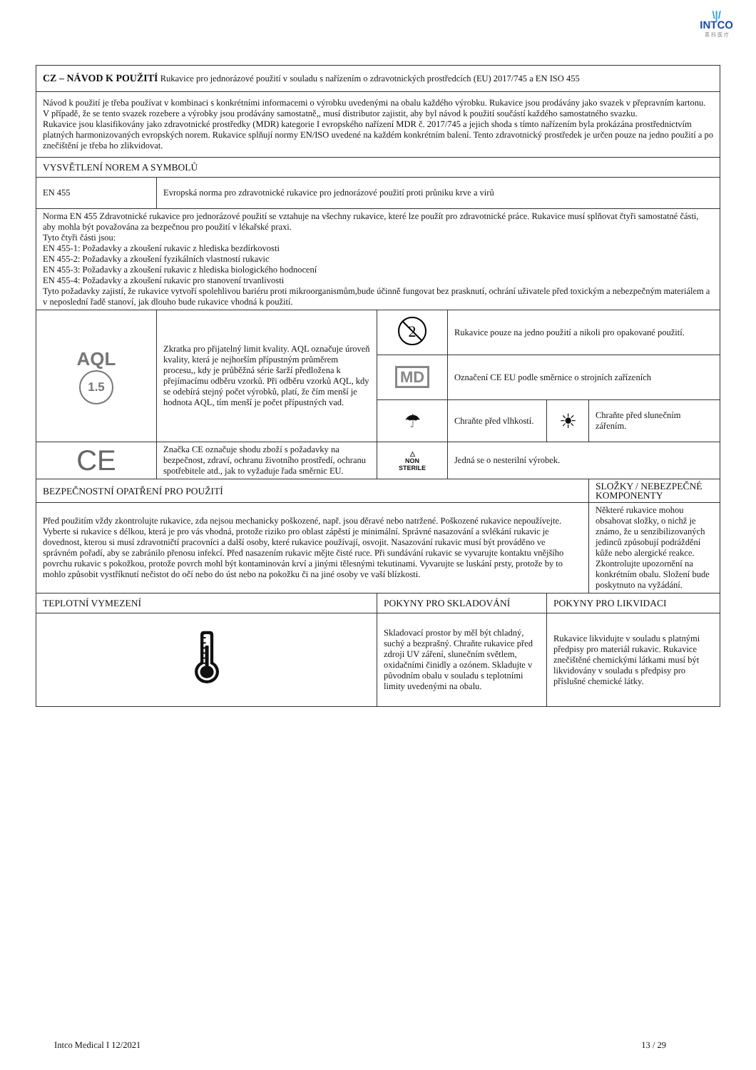\|/
INTCO
英 科 医 疗
| CZ – NÁVOD K POUŽITÍ Rukavice pro jednorázové použití v souladu s nařízením o zdravotnických prostředcích (EU) 2017/745 a EN ISO 455 | | | | | |
| Návod k použití je třeba používat v kombinaci s konkrétními informacemi o výrobku uvedenými na obalu každého výrobku. Rukavice jsou prodávány jako svazek v přepravním kartonu. V případě, že se tento svazek rozebere a výrobky jsou prodávány samostatně,, musí distributor zajistit, aby byl návod k použití součástí každého samostatného svazku. Rukavice jsou klasifikovány jako zdravotnické prostředky (MDR) kategorie I evropského nařízení MDR č. 2017/745 a jejich shoda s tímto nařízením byla prokázána prostřednictvím platných harmonizovaných evropských norem. Rukavice splňují normy EN/ISO uvedené na každém konkrétním balení. Tento zdravotnický prostředek je určen pouze na jedno použití a po znečištění je třeba ho zlikvidovat. | | | | | |
| VYSVĚTLENÍ NOREM A SYMBOLŮ | | | | | |
| EN 455 | Evropská norma pro zdravotnické rukavice pro jednorázové použití proti průniku krve a virů | | | | |
| Norma EN 455 Zdravotnické rukavice pro jednorázové použití se vztahuje na všechny rukavice, které lze použít pro zdravotnické práce. Rukavice musí splňovat čtyři samostatné části, aby mohla být považována za bezpečnou pro použití v lékařské praxi. Tyto čtyři části jsou: EN 455-1: Požadavky a zkoušení rukavic z hlediska bezdírkovosti EN 455-2: Požadavky a zkoušení fyzikálních vlastností rukavic EN 455-3: Požadavky a zkoušení rukavic z hlediska biologického hodnocení EN 455-4: Požadavky a zkoušení rukavic pro stanovení trvanlivosti Tyto požadavky zajistí, že rukavice vytvoří spolehlivou bariéru proti mikroorganismům,bude účinně fungovat bez prasknutí, ochrání uživatele před toxickým a nebezpečným materiálem a v neposlední řadě stanoví, jak dlouho bude rukavice vhodná k použití. | | | | | |
| AQL 1.5 | Zkratka pro přijatelný limit kvality. AQL označuje úroveň kvality, která je nejhorším přípustným průměrem procesu,, kdy je průběžná série šarží předložena k přejímacímu odběru vzorků. Při odběru vzorků AQL, kdy se odebírá stejný počet výrobků, platí, že čím menší je hodnota AQL, tím menší je počet přípustných vad. | 2 | Rukavice pouze na jedno použití a nikoli pro opakované použití. | | |
| | | MD | Označení CE EU podle směrnice o strojních zařízeních | | |
| | | ☂ | Chraňte před vlhkostí. | ☀ | Chraňte před slunečním zářením. |
| CE | Značka CE označuje shodu zboží s požadavky na bezpečnost, zdraví, ochranu životního prostředí, ochranu spotřebitele atd., jak to vyžaduje řada směrnic EU. | △ NON STERILE | Jedná se o nesterilní výrobek. | | |
| BEZPEČNOSTNÍ OPATŘENÍ PRO POUŽITÍ | | | | | SLOŽKY / NEBEZPEČNÉ KOMPONENTY |
| Před použitím vždy zkontrolujte rukavice, zda nejsou mechanicky poškozené, např. jsou děravé nebo natržené. Poškozené rukavice nepoužívejte. Vyberte si rukavice s délkou, která je pro vás vhodná, protože riziko pro oblast zápěstí je minimální. Správné nasazování a svlékání rukavic je dovednost, kterou si musí zdravotničtí pracovníci a další osoby, které rukavice používají, osvojit. Nasazování rukavic musí být prováděno ve správném pořadí, aby se zabránilo přenosu infekcí. Před nasazením rukavic mějte čisté ruce. Při sundávání rukavic se vyvarujte kontaktu vnějšího povrchu rukavic s pokožkou, protože povrch mohl být kontaminován krví a jinými tělesnými tekutinami. Vyvarujte se luskání prsty, protože by to mohlo způsobit vystříknutí nečistot do očí nebo do úst nebo na pokožku či na jiné osoby ve vaší blízkosti. | | | | | Některé rukavice mohou obsahovat složky, o nichž je známo, že u senzibilizovaných jedinců způsobují podráždění kůže nebo alergické reakce. Zkontrolujte upozornění na konkrétním obalu. Složení bude poskytnuto na vyžádání. |
| TEPLOTNÍ VYMEZENÍ | | POKYNY PRO SKLADOVÁNÍ | | POKYNY PRO LIKVIDACI | |
| 🌡 | | Skladovací prostor by měl být chladný, suchý a bezprašný. Chraňte rukavice před zdroji UV záření, slunečním světlem, oxidačními činidly a ozónem. Skladujte v původním obalu v souladu s teplotními limity uvedenými na obalu. | | Rukavice likvidujte v souladu s platnými předpisy pro materiál rukavic. Rukavice znečištěné chemickými látkami musí být likvidovány v souladu s předpisy pro příslušné chemické látky. | |
Intco Medical I 12/2021 13 / 29